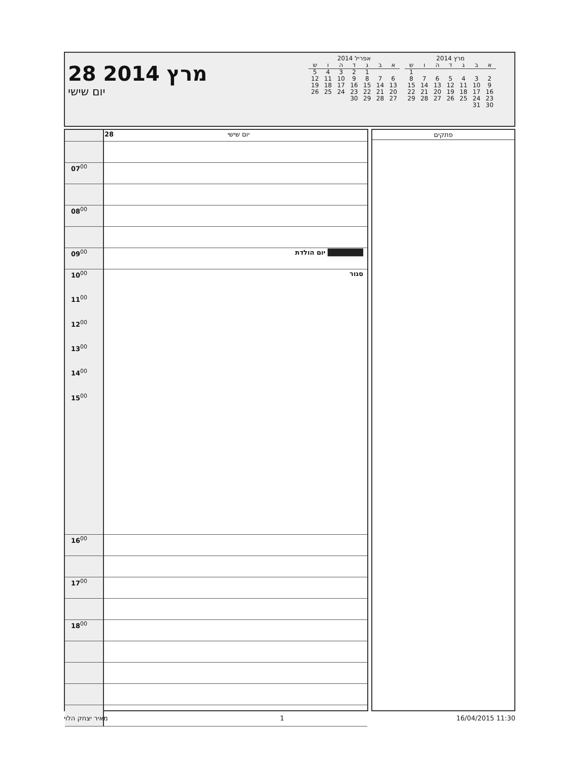28 מרץ 2014
יום שישי
אפריל 2014
| א | ב | ג | ד | ה | ו | ש |
| --- | --- | --- | --- | --- | --- | --- |
| | | 1 | 2 | 3 | 4 | 5 |
| 6 | 7 | 8 | 9 | 10 | 11 | 12 |
| 13 | 14 | 15 | 16 | 17 | 18 | 19 |
| 20 | 21 | 22 | 23 | 24 | 25 | 26 |
| 27 | 28 | 29 | 30 | | | |
מרץ 2014
| א | ב | ג | ד | ה | ו | ש |
| --- | --- | --- | --- | --- | --- | --- |
| | | | | | | 1 |
| 2 | 3 | 4 | 5 | 6 | 7 | 8 |
| 9 | 10 | 11 | 12 | 13 | 14 | 15 |
| 16 | 17 | 18 | 19 | 20 | 21 | 22 |
| 23 | 24 | 25 | 26 | 27 | 28 | 29 |
| 30 | 31 | | | | | |
| | 28 יום שישי |
| 07<sup>00</sup> | |
| 08<sup>00</sup> | |
| 09<sup>00</sup> | יום הולדת ███████ |
| 10<sup>00</sup> 11<sup>00</sup> 12<sup>00</sup> 13<sup>00</sup> 14<sup>00</sup> 15<sup>00</sup> | סגור |
| 16<sup>00</sup> | |
| 17<sup>00</sup> | |
| 18<sup>00</sup> | |
פתקים
מאיר יצחק הלוי 1 16/04/2015 11:30